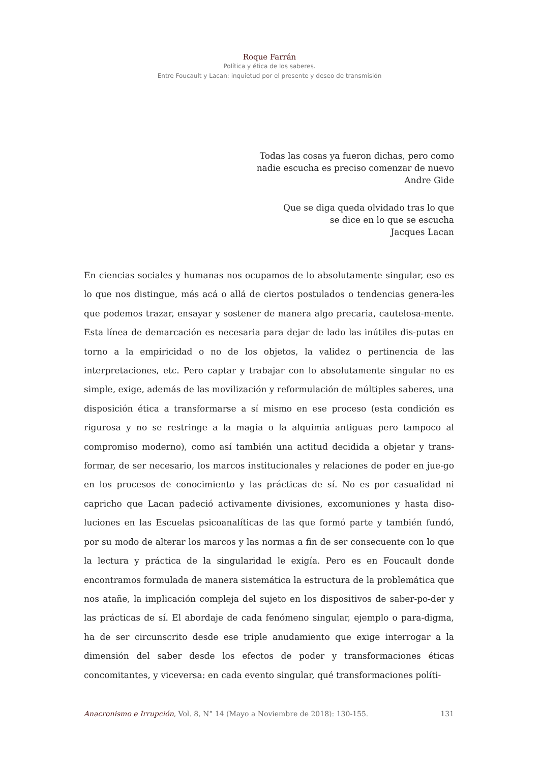Roque Farrán
Política y ética de los saberes.
Entre Foucault y Lacan: inquietud por el presente y deseo de transmisión
Todas las cosas ya fueron dichas, pero como
nadie escucha es preciso comenzar de nuevo
Andre Gide
Que se diga queda olvidado tras lo que
se dice en lo que se escucha
Jacques Lacan
En ciencias sociales y humanas nos ocupamos de lo absolutamente singular, eso es lo que nos distingue, más acá o allá de ciertos postulados o tendencias genera-les que podemos trazar, ensayar y sostener de manera algo precaria, cautelosa-mente. Esta línea de demarcación es necesaria para dejar de lado las inútiles dis-putas en torno a la empiricidad o no de los objetos, la validez o pertinencia de las interpretaciones, etc. Pero captar y trabajar con lo absolutamente singular no es simple, exige, además de las movilización y reformulación de múltiples saberes, una disposición ética a transformarse a sí mismo en ese proceso (esta condición es rigurosa y no se restringe a la magia o la alquimia antiguas pero tampoco al compromiso moderno), como así también una actitud decidida a objetar y trans-formar, de ser necesario, los marcos institucionales y relaciones de poder en jue-go en los procesos de conocimiento y las prácticas de sí. No es por casualidad ni capricho que Lacan padeció activamente divisiones, excomuniones y hasta diso-luciones en las Escuelas psicoanalíticas de las que formó parte y también fundó, por su modo de alterar los marcos y las normas a fin de ser consecuente con lo que la lectura y práctica de la singularidad le exigía. Pero es en Foucault donde encontramos formulada de manera sistemática la estructura de la problemática que nos atañe, la implicación compleja del sujeto en los dispositivos de saber-po-der y las prácticas de sí. El abordaje de cada fenómeno singular, ejemplo o para-digma, ha de ser circunscrito desde ese triple anudamiento que exige interrogar a la dimensión del saber desde los efectos de poder y transformaciones éticas concomitantes, y viceversa: en cada evento singular, qué transformaciones políti-
Anacronismo e Irrupción, Vol. 8, N° 14 (Mayo a Noviembre de 2018): 130-155. 131